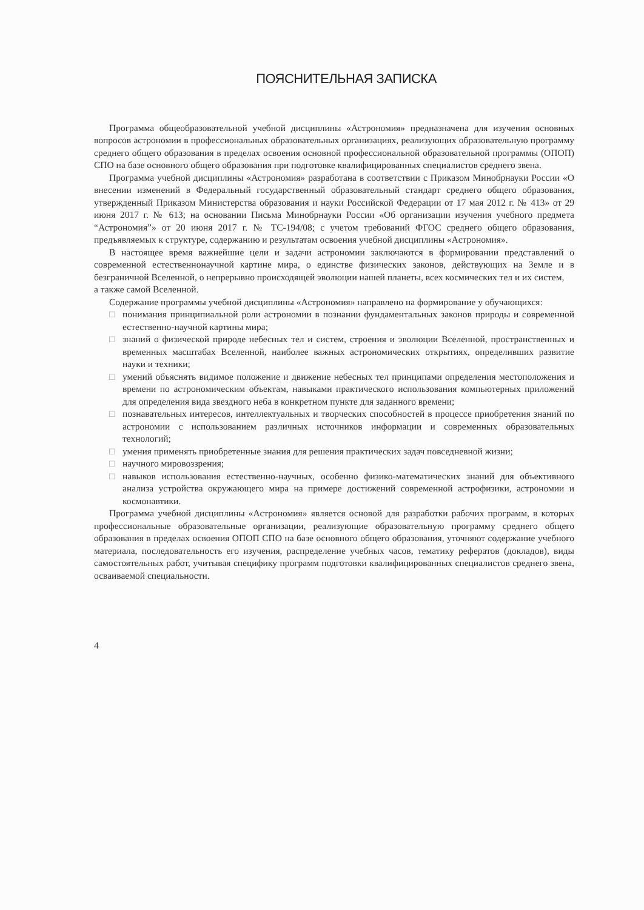ПОЯСНИТЕЛЬНАЯ ЗАПИСКА
Программа общеобразовательной учебной дисциплины «Астрономия» предназначена для изучения основных вопросов астрономии в профессиональных образовательных организациях, реализующих образовательную программу среднего общего образования в пределах освоения основной профессиональной образовательной программы (ОПОП) СПО на базе основного общего образования при подготовке квалифицированных специалистов среднего звена.
Программа учебной дисциплины «Астрономия» разработана в соответствии с Приказом Минобрнауки России «О внесении изменений в Федеральный государственный образовательный стандарт среднего общего образования, утвержденный Приказом Министерства образования и науки Российской Федерации от 17 мая 2012 г. № 413» от 29 июня 2017 г. № 613; на основании Письма Минобрнауки России «Об организации изучения учебного предмета “Астрономия”» от 20 июня 2017 г. № ТС-194/08; с учетом требований ФГОС среднего общего образования, предъявляемых к структуре, содержанию и результатам освоения учебной дисциплины «Астрономия».
В настоящее время важнейшие цели и задачи астрономии заключаются в формировании представлений о современной естественнонаучной картине мира, о единстве физических законов, действующих на Земле и в безграничной Вселенной, о непрерывно происходящей эволюции нашей планеты, всех космических тел и их систем,
а также самой Вселенной.
Содержание программы учебной дисциплины «Астрономия» направлено на формирование у обучающихся:
□ понимания принципиальной роли астрономии в познании фундаментальных законов природы и современной естественно-научной картины мира;
□ знаний о физической природе небесных тел и систем, строения и эволюции Вселенной, пространственных и временных масштабах Вселенной, наиболее важных астрономических открытиях, определивших развитие науки и техники;
□ умений объяснять видимое положение и движение небесных тел принципами определения местоположения и времени по астрономическим объектам, навыками практического использования компьютерных приложений для определения вида звездного неба в конкретном пункте для заданного времени;
□ познавательных интересов, интеллектуальных и творческих способностей в процессе приобретения знаний по астрономии с использованием различных источников информации и современных образовательных технологий;
□ умения применять приобретенные знания для решения практических задач повседневной жизни;
□ научного мировоззрения;
□ навыков использования естественно-научных, особенно физико-математических знаний для объективного анализа устройства окружающего мира на примере достижений современной астрофизики, астрономии и космонавтики.
Программа учебной дисциплины «Астрономия» является основой для разработки рабочих программ, в которых профессиональные образовательные организации, реализующие образовательную программу среднего общего образования в пределах освоения ОПОП СПО на базе основного общего образования, уточняют содержание учебного материала, последовательность его изучения, распределение учебных часов, тематику рефератов (докладов), виды самостоятельных работ, учитывая специфику программ подготовки квалифицированных специалистов среднего звена, осваиваемой специальности.
4